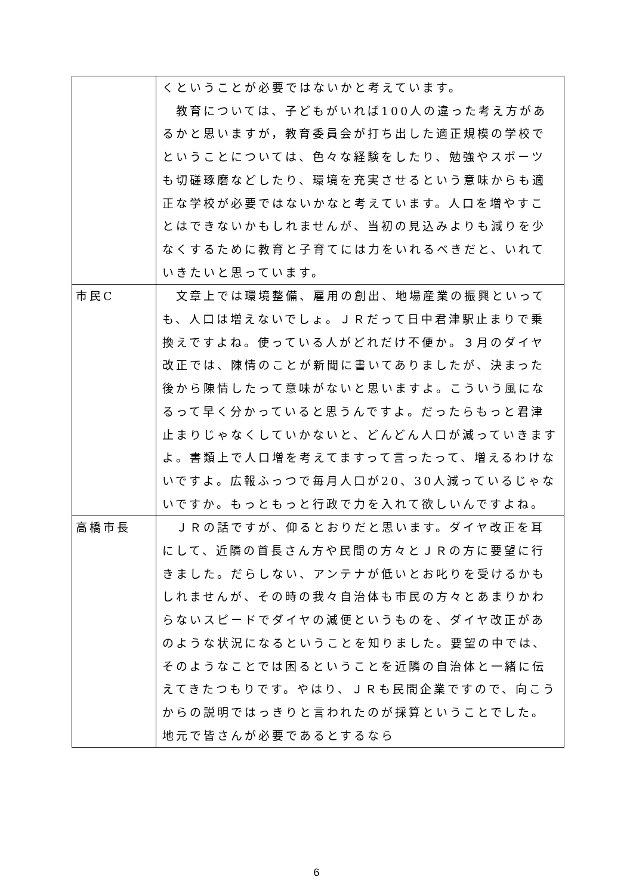| | くということが必要ではないかと考えています。 教育については、子どもがいれば100人の違った考え方があるかと思いますが，教育委員会が打ち出した適正規模の学校でということについては、色々な経験をしたり、勉強やスポーツも切磋琢磨などしたり、環境を充実させるという意味からも適正な学校が必要ではないかなと考えています。人口を増やすことはできないかもしれませんが、当初の見込みよりも減りを少なくするために教育と子育てには力をいれるべきだと、いれていきたいと思っています。 |
| 市民C | 文章上では環境整備、雇用の創出、地場産業の振興といっても、人口は増えないでしょ。ＪＲだって日中君津駅止まりで乗換えですよね。使っている人がどれだけ不便か。３月のダイヤ改正では、陳情のことが新聞に書いてありましたが、決まった後から陳情したって意味がないと思いますよ。こういう風になるって早く分かっていると思うんですよ。だったらもっと君津止まりじゃなくしていかないと、どんどん人口が減っていきますよ。書類上で人口増を考えてますって言ったって、増えるわけないですよ。広報ふっつで毎月人口が20、30人減っているじゃないですか。もっともっと行政で力を入れて欲しいんですよね。 |
| 高橋市長 | ＪＲの話ですが、仰るとおりだと思います。ダイヤ改正を耳にして、近隣の首長さん方や民間の方々とＪＲの方に要望に行きました。だらしない、アンテナが低いとお叱りを受けるかもしれませんが、その時の我々自治体も市民の方々とあまりかわらないスピードでダイヤの減便というものを、ダイヤ改正があのような状況になるということを知りました。要望の中では、そのようなことでは困るということを近隣の自治体と一緒に伝えてきたつもりです。やはり、ＪＲも民間企業ですので、向こうからの説明ではっきりと言われたのが採算ということでした。地元で皆さんが必要であるとするなら |
6